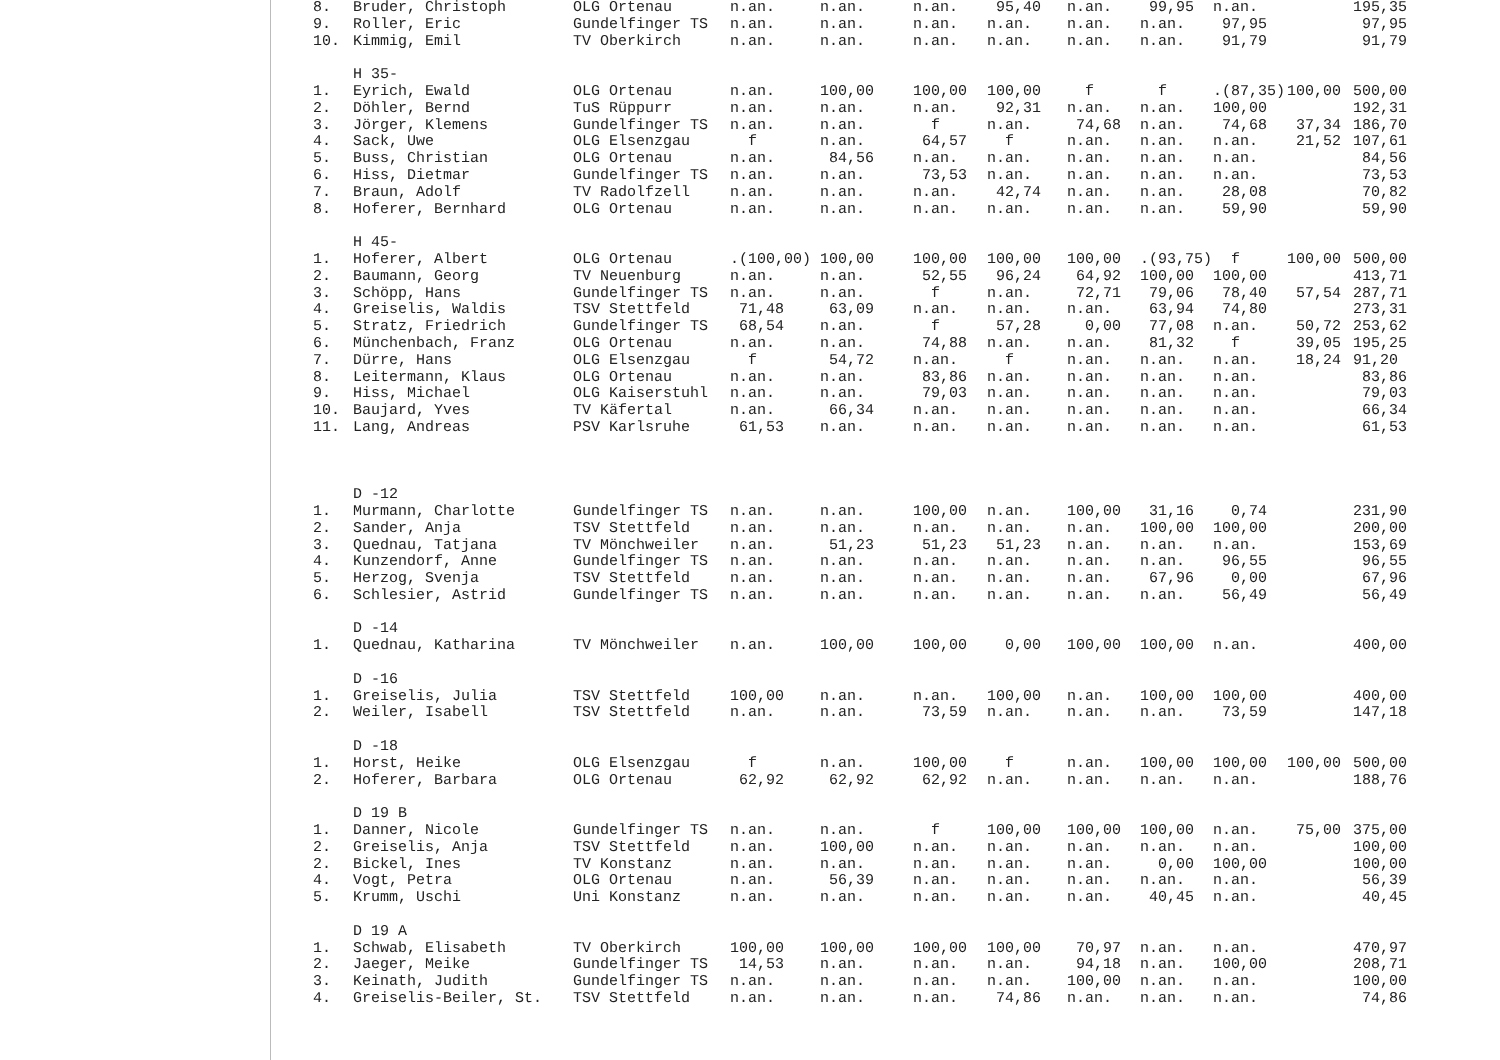| 8. | Bruder, Christoph | OLG Ortenau | n.an. | n.an. | n.an. | 95,40 | n.an. | 99,95 | n.an. | | 195,35 |
| 9. | Roller, Eric | Gundelfinger TS | n.an. | n.an. | n.an. | n.an. | n.an. | n.an. | 97,95 | | 97,95 |
| 10. | Kimmig, Emil | TV Oberkirch | n.an. | n.an. | n.an. | n.an. | n.an. | n.an. | 91,79 | | 91,79 |
| | H 35- | | | | | | | | | | |
| 1. | Eyrich, Ewald | OLG Ortenau | n.an. | 100,00 | 100,00 | 100,00 | f | f | .(87,35) | 100,00 | 500,00 |
| 2. | Döhler, Bernd | TuS Rüppurr | n.an. | n.an. | n.an. | 92,31 | n.an. | n.an. | 100,00 | | 192,31 |
| 3. | Jörger, Klemens | Gundelfinger TS | n.an. | n.an. | f | n.an. | 74,68 | n.an. | 74,68 | 37,34 | 186,70 |
| 4. | Sack, Uwe | OLG Elsenzgau | f | n.an. | 64,57 | f | n.an. | n.an. | n.an. | 21,52 | 107,61 |
| 5. | Buss, Christian | OLG Ortenau | n.an. | 84,56 | n.an. | n.an. | n.an. | n.an. | n.an. | | 84,56 |
| 6. | Hiss, Dietmar | Gundelfinger TS | n.an. | n.an. | 73,53 | n.an. | n.an. | n.an. | n.an. | | 73,53 |
| 7. | Braun, Adolf | TV Radolfzell | n.an. | n.an. | n.an. | 42,74 | n.an. | n.an. | 28,08 | | 70,82 |
| 8. | Hoferer, Bernhard | OLG Ortenau | n.an. | n.an. | n.an. | n.an. | n.an. | n.an. | 59,90 | | 59,90 |
| | H 45- | | | | | | | | | | |
| 1. | Hoferer, Albert | OLG Ortenau | .(100,00) | 100,00 | 100,00 | 100,00 | 100,00 | .(93,75) | f | 100,00 | 500,00 |
| 2. | Baumann, Georg | TV Neuenburg | n.an. | n.an. | 52,55 | 96,24 | 64,92 | 100,00 | 100,00 | | 413,71 |
| 3. | Schöpp, Hans | Gundelfinger TS | n.an. | n.an. | f | n.an. | 72,71 | 79,06 | 78,40 | 57,54 | 287,71 |
| 4. | Greiselis, Waldis | TSV Stettfeld | 71,48 | 63,09 | n.an. | n.an. | n.an. | 63,94 | 74,80 | | 273,31 |
| 5. | Stratz, Friedrich | Gundelfinger TS | 68,54 | n.an. | f | 57,28 | 0,00 | 77,08 | n.an. | 50,72 | 253,62 |
| 6. | Münchenbach, Franz | OLG Ortenau | n.an. | n.an. | 74,88 | n.an. | n.an. | 81,32 | f | 39,05 | 195,25 |
| 7. | Dürre, Hans | OLG Elsenzgau | f | 54,72 | n.an. | f | n.an. | n.an. | n.an. | 18,24 | 91,20 |
| 8. | Leitermann, Klaus | OLG Ortenau | n.an. | n.an. | 83,86 | n.an. | n.an. | n.an. | n.an. | | 83,86 |
| 9. | Hiss, Michael | OLG Kaiserstuhl | n.an. | n.an. | 79,03 | n.an. | n.an. | n.an. | n.an. | | 79,03 |
| 10. | Baujard, Yves | TV Käfertal | n.an. | 66,34 | n.an. | n.an. | n.an. | n.an. | n.an. | | 66,34 |
| 11. | Lang, Andreas | PSV Karlsruhe | 61,53 | n.an. | n.an. | n.an. | n.an. | n.an. | n.an. | | 61,53 |
| | D -12 | | | | | | | | | | |
| 1. | Murmann, Charlotte | Gundelfinger TS | n.an. | n.an. | 100,00 | n.an. | 100,00 | 31,16 | 0,74 | | 231,90 |
| 2. | Sander, Anja | TSV Stettfeld | n.an. | n.an. | n.an. | n.an. | n.an. | 100,00 | 100,00 | | 200,00 |
| 3. | Quednau, Tatjana | TV Mönchweiler | n.an. | 51,23 | 51,23 | 51,23 | n.an. | n.an. | n.an. | | 153,69 |
| 4. | Kunzendorf, Anne | Gundelfinger TS | n.an. | n.an. | n.an. | n.an. | n.an. | n.an. | 96,55 | | 96,55 |
| 5. | Herzog, Svenja | TSV Stettfeld | n.an. | n.an. | n.an. | n.an. | n.an. | 67,96 | 0,00 | | 67,96 |
| 6. | Schlesier, Astrid | Gundelfinger TS | n.an. | n.an. | n.an. | n.an. | n.an. | n.an. | 56,49 | | 56,49 |
| | D -14 | | | | | | | | | | |
| 1. | Quednau, Katharina | TV Mönchweiler | n.an. | 100,00 | 100,00 | 0,00 | 100,00 | 100,00 | n.an. | | 400,00 |
| | D -16 | | | | | | | | | | |
| 1. | Greiselis, Julia | TSV Stettfeld | 100,00 | n.an. | n.an. | 100,00 | n.an. | 100,00 | 100,00 | | 400,00 |
| 2. | Weiler, Isabell | TSV Stettfeld | n.an. | n.an. | 73,59 | n.an. | n.an. | n.an. | 73,59 | | 147,18 |
| | D -18 | | | | | | | | | | |
| 1. | Horst, Heike | OLG Elsenzgau | f | n.an. | 100,00 | f | n.an. | 100,00 | 100,00 | 100,00 | 500,00 |
| 2. | Hoferer, Barbara | OLG Ortenau | 62,92 | 62,92 | 62,92 | n.an. | n.an. | n.an. | n.an. | | 188,76 |
| | D 19 B | | | | | | | | | | |
| 1. | Danner, Nicole | Gundelfinger TS | n.an. | n.an. | f | 100,00 | 100,00 | 100,00 | n.an. | 75,00 | 375,00 |
| 2. | Greiselis, Anja | TSV Stettfeld | n.an. | 100,00 | n.an. | n.an. | n.an. | n.an. | n.an. | | 100,00 |
| 2. | Bickel, Ines | TV Konstanz | n.an. | n.an. | n.an. | n.an. | n.an. | 0,00 | 100,00 | | 100,00 |
| 4. | Vogt, Petra | OLG Ortenau | n.an. | 56,39 | n.an. | n.an. | n.an. | n.an. | n.an. | | 56,39 |
| 5. | Krumm, Uschi | Uni Konstanz | n.an. | n.an. | n.an. | n.an. | n.an. | 40,45 | n.an. | | 40,45 |
| | D 19 A | | | | | | | | | | |
| 1. | Schwab, Elisabeth | TV Oberkirch | 100,00 | 100,00 | 100,00 | 100,00 | 70,97 | n.an. | n.an. | | 470,97 |
| 2. | Jaeger, Meike | Gundelfinger TS | 14,53 | n.an. | n.an. | n.an. | 94,18 | n.an. | 100,00 | | 208,71 |
| 3. | Keinath, Judith | Gundelfinger TS | n.an. | n.an. | n.an. | n.an. | 100,00 | n.an. | n.an. | | 100,00 |
| 4. | Greiselis-Beiler, St. | TSV Stettfeld | n.an. | n.an. | n.an. | 74,86 | n.an. | n.an. | n.an. | | 74,86 |